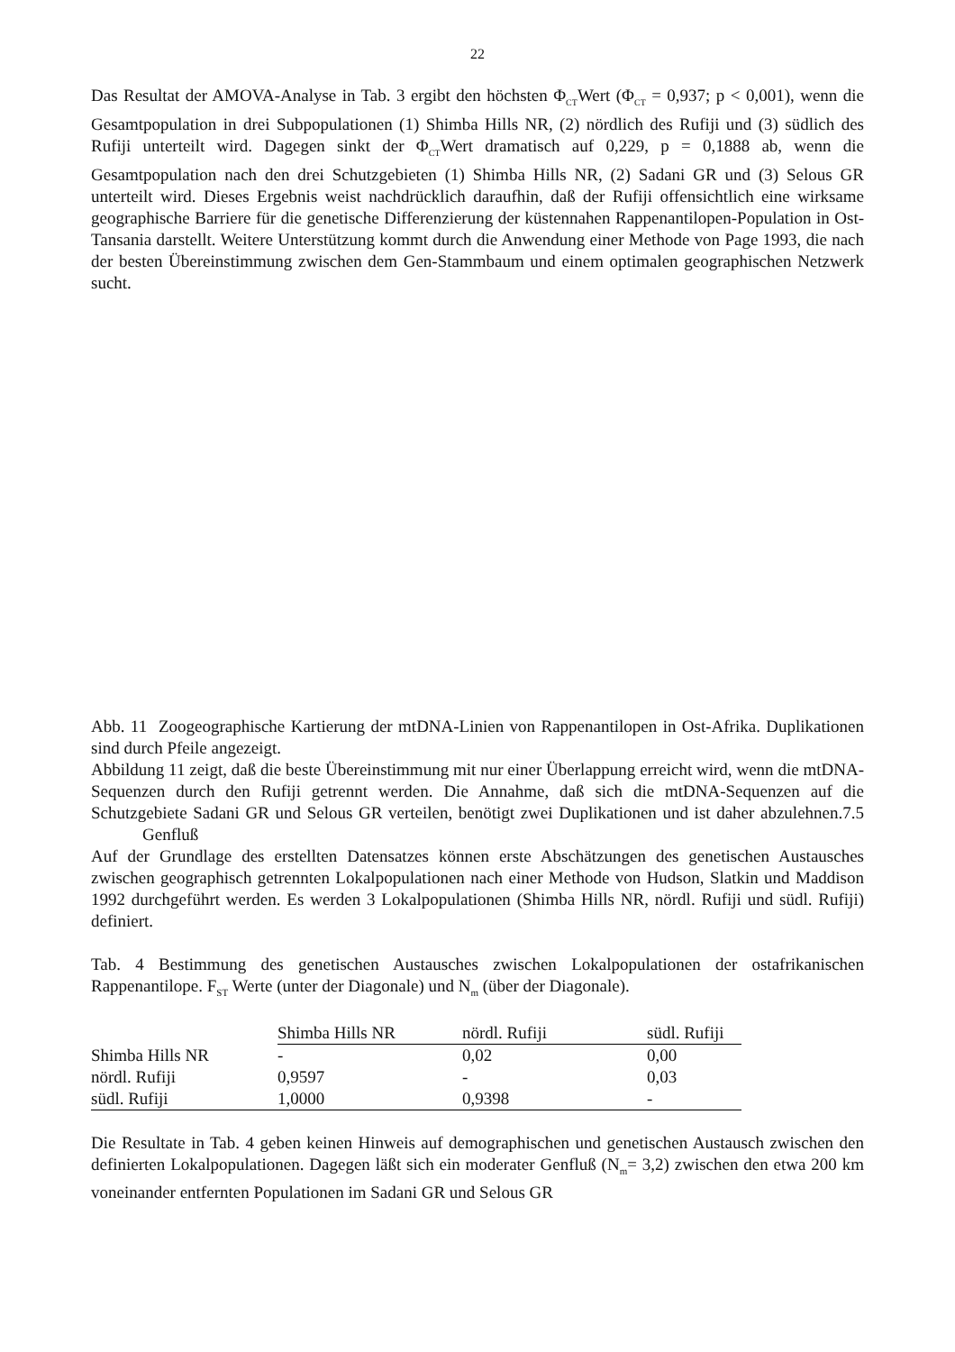22
Das Resultat der AMOVA-Analyse in Tab. 3 ergibt den höchsten Φ<sub>CT</sub>Wert (Φ<sub>CT</sub> = 0,937; p < 0,001), wenn die Gesamtpopulation in drei Subpopulationen (1) Shimba Hills NR, (2) nördlich des Rufiji und (3) südlich des Rufiji unterteilt wird. Dagegen sinkt der Φ<sub>CT</sub>Wert dramatisch auf 0,229, p = 0,1888 ab, wenn die Gesamtpopulation nach den drei Schutzgebieten (1) Shimba Hills NR, (2) Sadani GR und (3) Selous GR unterteilt wird. Dieses Ergebnis weist nachdrücklich daraufhin, daß der Rufiji offensichtlich eine wirksame geographische Barriere für die genetische Differenzierung der küstennahen Rappenantilopen-Population in Ost-Tansania darstellt. Weitere Unterstützung kommt durch die Anwendung einer Methode von Page 1993, die nach der besten Übereinstimmung zwischen dem Gen-Stammbaum und einem optimalen geographischen Netzwerk sucht.
Abb. 11 Zoogeographische Kartierung der mtDNA-Linien von Rappenantilopen in Ost-Afrika. Duplikationen sind durch Pfeile angezeigt.
Abbildung 11 zeigt, daß die beste Übereinstimmung mit nur einer Überlappung erreicht wird, wenn die mtDNA-Sequenzen durch den Rufiji getrennt werden. Die Annahme, daß sich die mtDNA-Sequenzen auf die Schutzgebiete Sadani GR und Selous GR verteilen, benötigt zwei Duplikationen und ist daher abzulehnen.7.5 Genfluß
Auf der Grundlage des erstellten Datensatzes können erste Abschätzungen des genetischen Austausches zwischen geographisch getrennten Lokalpopulationen nach einer Methode von Hudson, Slatkin und Maddison 1992 durchgeführt werden. Es werden 3 Lokalpopulationen (Shimba Hills NR, nördl. Rufiji und südl. Rufiji) definiert.
Tab. 4 Bestimmung des genetischen Austausches zwischen Lokalpopulationen der ostafrikanischen Rappenantilope. F<sub>ST</sub> Werte (unter der Diagonale) und N<sub>m</sub> (über der Diagonale).
| | Shimba Hills NR | nördl. Rufiji | südl. Rufiji |
| Shimba Hills NR | - | 0,02 | 0,00 |
| nördl. Rufiji | 0,9597 | - | 0,03 |
| südl. Rufiji | 1,0000 | 0,9398 | - |
Die Resultate in Tab. 4 geben keinen Hinweis auf demographischen und genetischen Austausch zwischen den definierten Lokalpopulationen. Dagegen läßt sich ein moderater Genfluß (N<sub>m</sub>= 3,2) zwischen den etwa 200 km voneinander entfernten Populationen im Sadani GR und Selous GR